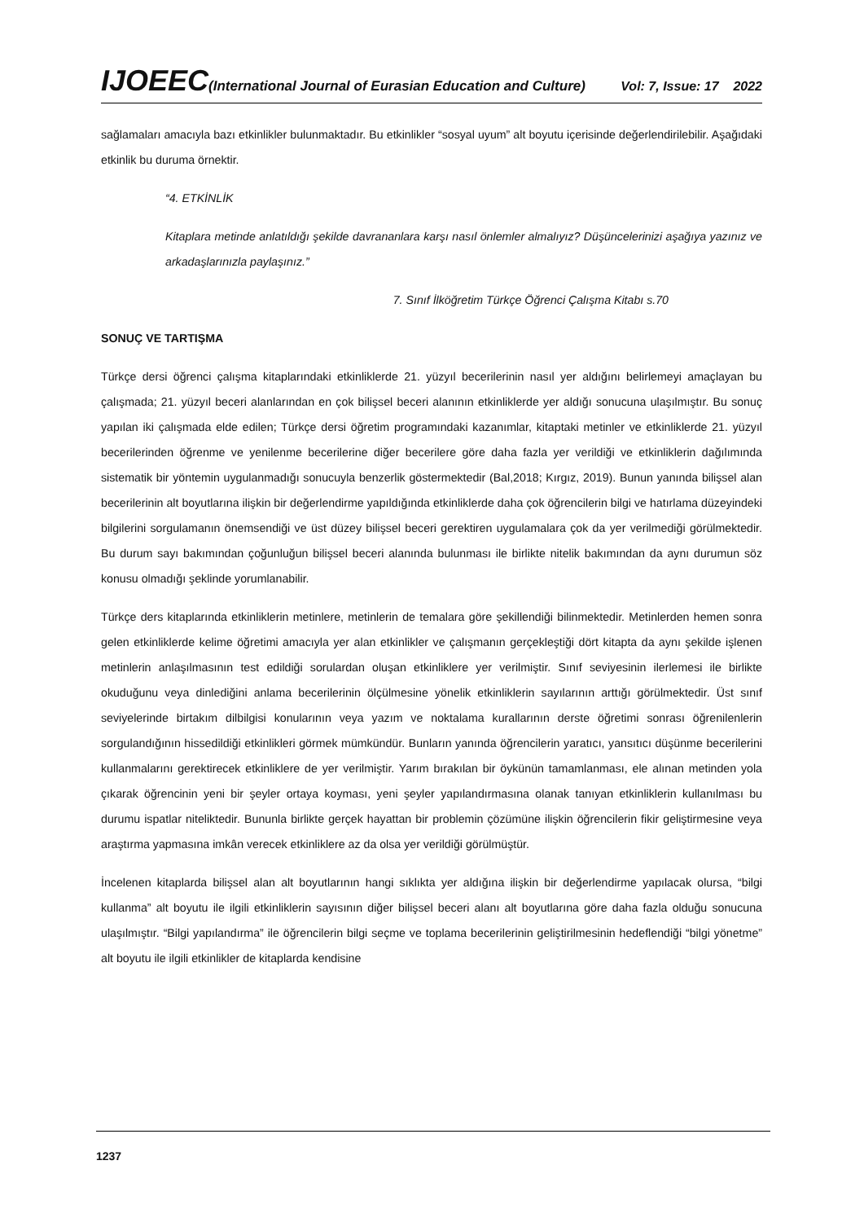IJOEEC(International Journal of Eurasian Education and Culture) Vol: 7, Issue: 17 2022
sağlamaları amacıyla bazı etkinlikler bulunmaktadır. Bu etkinlikler “sosyal uyum” alt boyutu içerisinde değerlendirilebilir. Aşağıdaki etkinlik bu duruma örnektir.
“4. ETKİNLİK
Kitaplara metinde anlatıldığı şekilde davrananlara karşı nasıl önlemler almalıyız? Düşüncelerinizi aşağıya yazınız ve arkadaşlarınızla paylaşınız.”
7. Sınıf İlköğretim Türkçe Öğrenci Çalışma Kitabı s.70
SONUÇ VE TARTIŞMA
Türkçe dersi öğrenci çalışma kitaplarındaki etkinliklerde 21. yüzyıl becerilerinin nasıl yer aldığını belirlemeyi amaçlayan bu çalışmada; 21. yüzyıl beceri alanlarından en çok bilişsel beceri alanının etkinliklerde yer aldığı sonucuna ulaşılmıştır. Bu sonuç yapılan iki çalışmada elde edilen; Türkçe dersi öğretim programındaki kazanımlar, kitaptaki metinler ve etkinliklerde 21. yüzyıl becerilerinden öğrenme ve yenilenme becerilerine diğer becerilere göre daha fazla yer verildiği ve etkinliklerin dağılımında sistematik bir yöntemin uygulanmadığı sonucuyla benzerlik göstermektedir (Bal,2018; Kırgız, 2019). Bunun yanında bilişsel alan becerilerinin alt boyutlarına ilişkin bir değerlendirme yapıldığında etkinliklerde daha çok öğrencilerin bilgi ve hatırlama düzeyindeki bilgilerini sorgulamanın önemsendiği ve üst düzey bilişsel beceri gerektiren uygulamalara çok da yer verilmediği görülmektedir. Bu durum sayı bakımından çoğunluğun bilişsel beceri alanında bulunması ile birlikte nitelik bakımından da aynı durumun söz konusu olmadığı şeklinde yorumlanabilir.
Türkçe ders kitaplarında etkinliklerin metinlere, metinlerin de temalara göre şekillendiği bilinmektedir. Metinlerden hemen sonra gelen etkinliklerde kelime öğretimi amacıyla yer alan etkinlikler ve çalışmanın gerçekleştiği dört kitapta da aynı şekilde işlenen metinlerin anlaşılmasının test edildiği sorulardan oluşan etkinliklere yer verilmiştir. Sınıf seviyesinin ilerlemesi ile birlikte okuduğunu veya dinlediğini anlama becerilerinin ölçülmesine yönelik etkinliklerin sayılarının arttığı görülmektedir. Üst sınıf seviyelerinde birtakım dilbilgisi konularının veya yazım ve noktalama kurallarının derste öğretimi sonrası öğrenilenlerin sorgulandığının hissedildiği etkinlikleri görmek mümkündür. Bunların yanında öğrencilerin yaratıcı, yansıtıcı düşünme becerilerini kullanmalarını gerektirecek etkinliklere de yer verilmiştir. Yarım bırakılan bir öykünün tamamlanması, ele alınan metinden yola çıkarak öğrencinin yeni bir şeyler ortaya koyması, yeni şeyler yapılandırmasına olanak tanıyan etkinliklerin kullanılması bu durumu ispatlar niteliktedir. Bununla birlikte gerçek hayattan bir problemin çözümüne ilişkin öğrencilerin fikir geliştirmesine veya araştırma yapmasına imkân verecek etkinliklere az da olsa yer verildiği görülmüştür.
İncelenen kitaplarda bilişsel alan alt boyutlarının hangi sıklıkta yer aldığına ilişkin bir değerlendirme yapılacak olursa, “bilgi kullanma” alt boyutu ile ilgili etkinliklerin sayısının diğer bilişsel beceri alanı alt boyutlarına göre daha fazla olduğu sonucuna ulaşılmıştır. “Bilgi yapılandırma” ile öğrencilerin bilgi seçme ve toplama becerilerinin geliştirilmesinin hedeflendiği “bilgi yönetme” alt boyutu ile ilgili etkinlikler de kitaplarda kendisine
1237